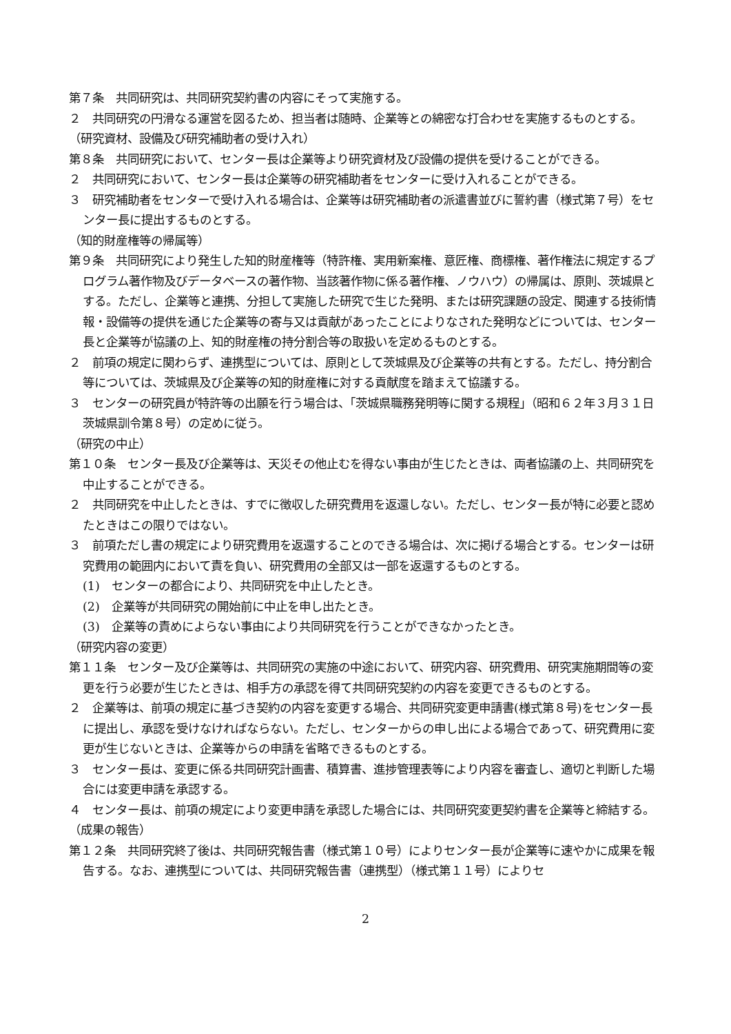第７条　共同研究は、共同研究契約書の内容にそって実施する。
２　共同研究の円滑なる運営を図るため、担当者は随時、企業等との綿密な打合わせを実施するものとする。
（研究資材、設備及び研究補助者の受け入れ）
第８条　共同研究において、センター長は企業等より研究資材及び設備の提供を受けることができる。
２　共同研究において、センター長は企業等の研究補助者をセンターに受け入れることができる。
３　研究補助者をセンターで受け入れる場合は、企業等は研究補助者の派遣書並びに誓約書（様式第７号）をセンター長に提出するものとする。
（知的財産権等の帰属等）
第９条　共同研究により発生した知的財産権等（特許権、実用新案権、意匠権、商標権、著作権法に規定するプログラム著作物及びデータベースの著作物、当該著作物に係る著作権、ノウハウ）の帰属は、原則、茨城県とする。ただし、企業等と連携、分担して実施した研究で生じた発明、または研究課題の設定、関連する技術情報・設備等の提供を通じた企業等の寄与又は貢献があったことによりなされた発明などについては、センター長と企業等が協議の上、知的財産権の持分割合等の取扱いを定めるものとする。
２　前項の規定に関わらず、連携型については、原則として茨城県及び企業等の共有とする。ただし、持分割合等については、茨城県及び企業等の知的財産権に対する貢献度を踏まえて協議する。
３　センターの研究員が特許等の出願を行う場合は、「茨城県職務発明等に関する規程」（昭和６２年３月３１日茨城県訓令第８号）の定めに従う。
（研究の中止）
第１０条　センター長及び企業等は、天災その他止むを得ない事由が生じたときは、両者協議の上、共同研究を中止することができる。
２　共同研究を中止したときは、すでに徴収した研究費用を返還しない。ただし、センター長が特に必要と認めたときはこの限りではない。
３　前項ただし書の規定により研究費用を返還することのできる場合は、次に掲げる場合とする。センターは研究費用の範囲内において責を負い、研究費用の全部又は一部を返還するものとする。
(1)　センターの都合により、共同研究を中止したとき。
(2)　企業等が共同研究の開始前に中止を申し出たとき。
(3)　企業等の責めによらない事由により共同研究を行うことができなかったとき。
（研究内容の変更）
第１１条　センター及び企業等は、共同研究の実施の中途において、研究内容、研究費用、研究実施期間等の変更を行う必要が生じたときは、相手方の承認を得て共同研究契約の内容を変更できるものとする。
２　企業等は、前項の規定に基づき契約の内容を変更する場合、共同研究変更申請書(様式第８号)をセンター長に提出し、承認を受けなければならない。ただし、センターからの申し出による場合であって、研究費用に変更が生じないときは、企業等からの申請を省略できるものとする。
３　センター長は、変更に係る共同研究計画書、積算書、進捗管理表等により内容を審査し、適切と判断した場合には変更申請を承認する。
４　センター長は、前項の規定により変更申請を承認した場合には、共同研究変更契約書を企業等と締結する。
（成果の報告）
第１２条　共同研究終了後は、共同研究報告書（様式第１０号）によりセンター長が企業等に速やかに成果を報告する。なお、連携型については、共同研究報告書（連携型）（様式第１１号）によりセ
2